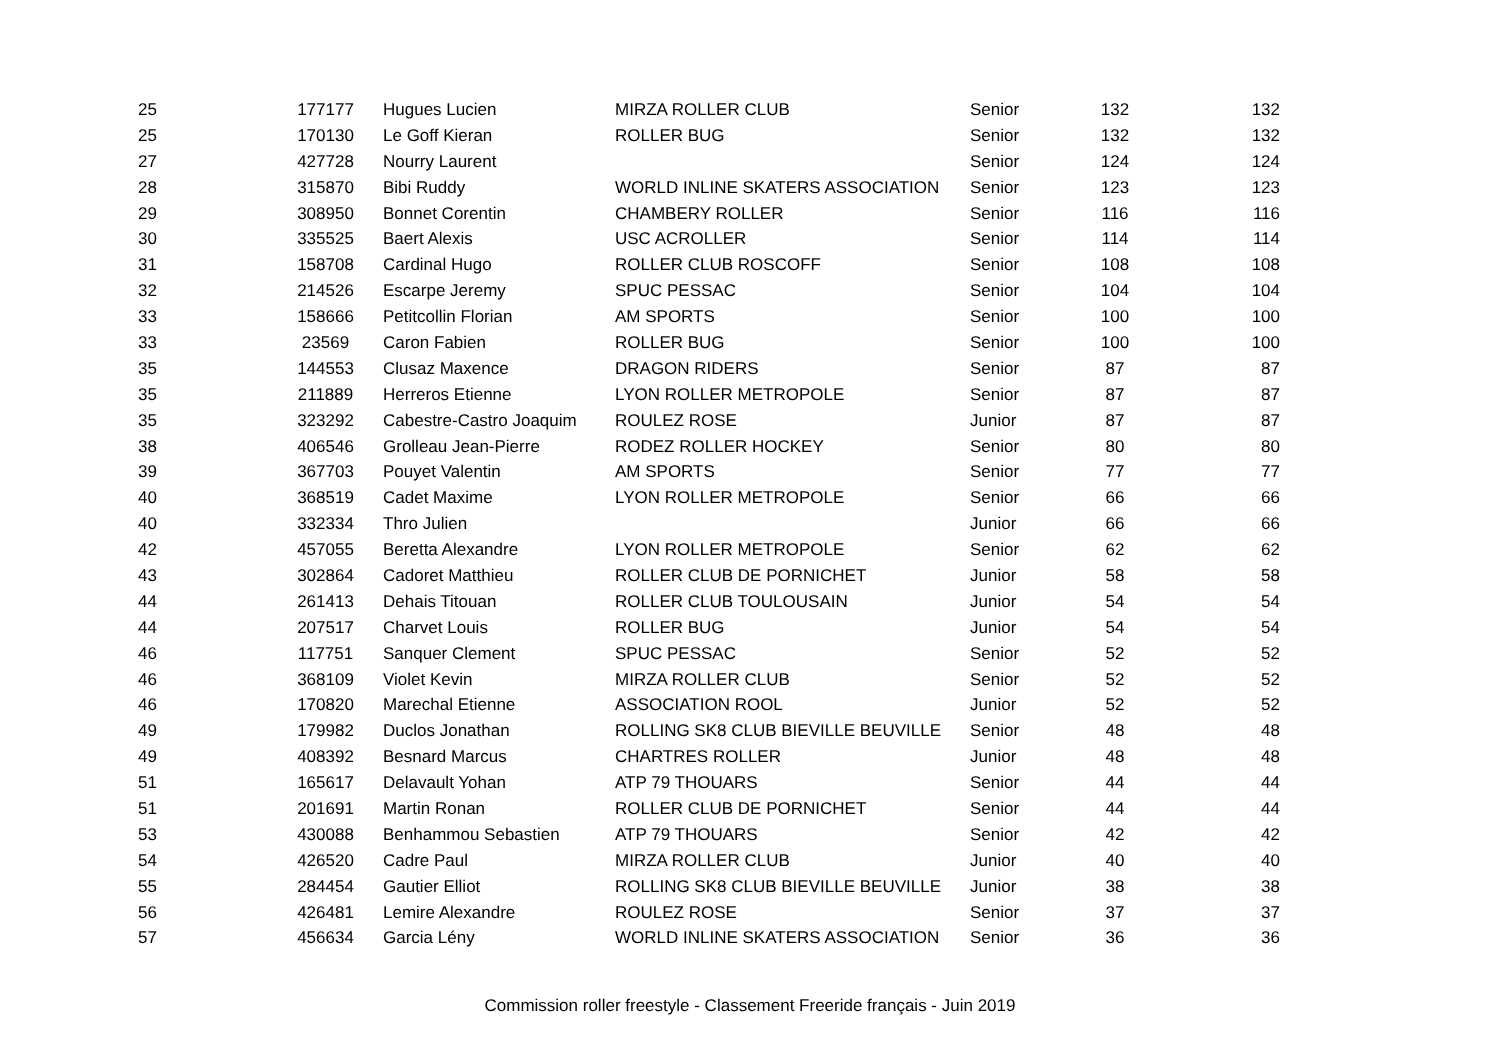| 25 | 177177 | Hugues Lucien | MIRZA ROLLER CLUB | Senior | 132 | 132 |
| 25 | 170130 | Le Goff Kieran | ROLLER BUG | Senior | 132 | 132 |
| 27 | 427728 | Nourry Laurent | | Senior | 124 | 124 |
| 28 | 315870 | Bibi Ruddy | WORLD INLINE SKATERS ASSOCIATION | Senior | 123 | 123 |
| 29 | 308950 | Bonnet Corentin | CHAMBERY ROLLER | Senior | 116 | 116 |
| 30 | 335525 | Baert Alexis | USC ACROLLER | Senior | 114 | 114 |
| 31 | 158708 | Cardinal Hugo | ROLLER CLUB ROSCOFF | Senior | 108 | 108 |
| 32 | 214526 | Escarpe Jeremy | SPUC PESSAC | Senior | 104 | 104 |
| 33 | 158666 | Petitcollin Florian | AM SPORTS | Senior | 100 | 100 |
| 33 | 23569 | Caron Fabien | ROLLER BUG | Senior | 100 | 100 |
| 35 | 144553 | Clusaz Maxence | DRAGON RIDERS | Senior | 87 | 87 |
| 35 | 211889 | Herreros Etienne | LYON ROLLER METROPOLE | Senior | 87 | 87 |
| 35 | 323292 | Cabestre-Castro Joaquim | ROULEZ ROSE | Junior | 87 | 87 |
| 38 | 406546 | Grolleau Jean-Pierre | RODEZ ROLLER HOCKEY | Senior | 80 | 80 |
| 39 | 367703 | Pouyet Valentin | AM SPORTS | Senior | 77 | 77 |
| 40 | 368519 | Cadet Maxime | LYON ROLLER METROPOLE | Senior | 66 | 66 |
| 40 | 332334 | Thro Julien | | Junior | 66 | 66 |
| 42 | 457055 | Beretta Alexandre | LYON ROLLER METROPOLE | Senior | 62 | 62 |
| 43 | 302864 | Cadoret Matthieu | ROLLER CLUB DE PORNICHET | Junior | 58 | 58 |
| 44 | 261413 | Dehais Titouan | ROLLER CLUB TOULOUSAIN | Junior | 54 | 54 |
| 44 | 207517 | Charvet Louis | ROLLER BUG | Junior | 54 | 54 |
| 46 | 117751 | Sanquer Clement | SPUC PESSAC | Senior | 52 | 52 |
| 46 | 368109 | Violet Kevin | MIRZA ROLLER CLUB | Senior | 52 | 52 |
| 46 | 170820 | Marechal Etienne | ASSOCIATION ROOL | Junior | 52 | 52 |
| 49 | 179982 | Duclos Jonathan | ROLLING SK8 CLUB BIEVILLE BEUVILLE | Senior | 48 | 48 |
| 49 | 408392 | Besnard Marcus | CHARTRES ROLLER | Junior | 48 | 48 |
| 51 | 165617 | Delavault Yohan | ATP 79 THOUARS | Senior | 44 | 44 |
| 51 | 201691 | Martin Ronan | ROLLER CLUB DE PORNICHET | Senior | 44 | 44 |
| 53 | 430088 | Benhammou Sebastien | ATP 79 THOUARS | Senior | 42 | 42 |
| 54 | 426520 | Cadre Paul | MIRZA ROLLER CLUB | Junior | 40 | 40 |
| 55 | 284454 | Gautier Elliot | ROLLING SK8 CLUB BIEVILLE BEUVILLE | Junior | 38 | 38 |
| 56 | 426481 | Lemire Alexandre | ROULEZ ROSE | Senior | 37 | 37 |
| 57 | 456634 | Garcia Lény | WORLD INLINE SKATERS ASSOCIATION | Senior | 36 | 36 |
Commission roller freestyle - Classement Freeride français - Juin 2019